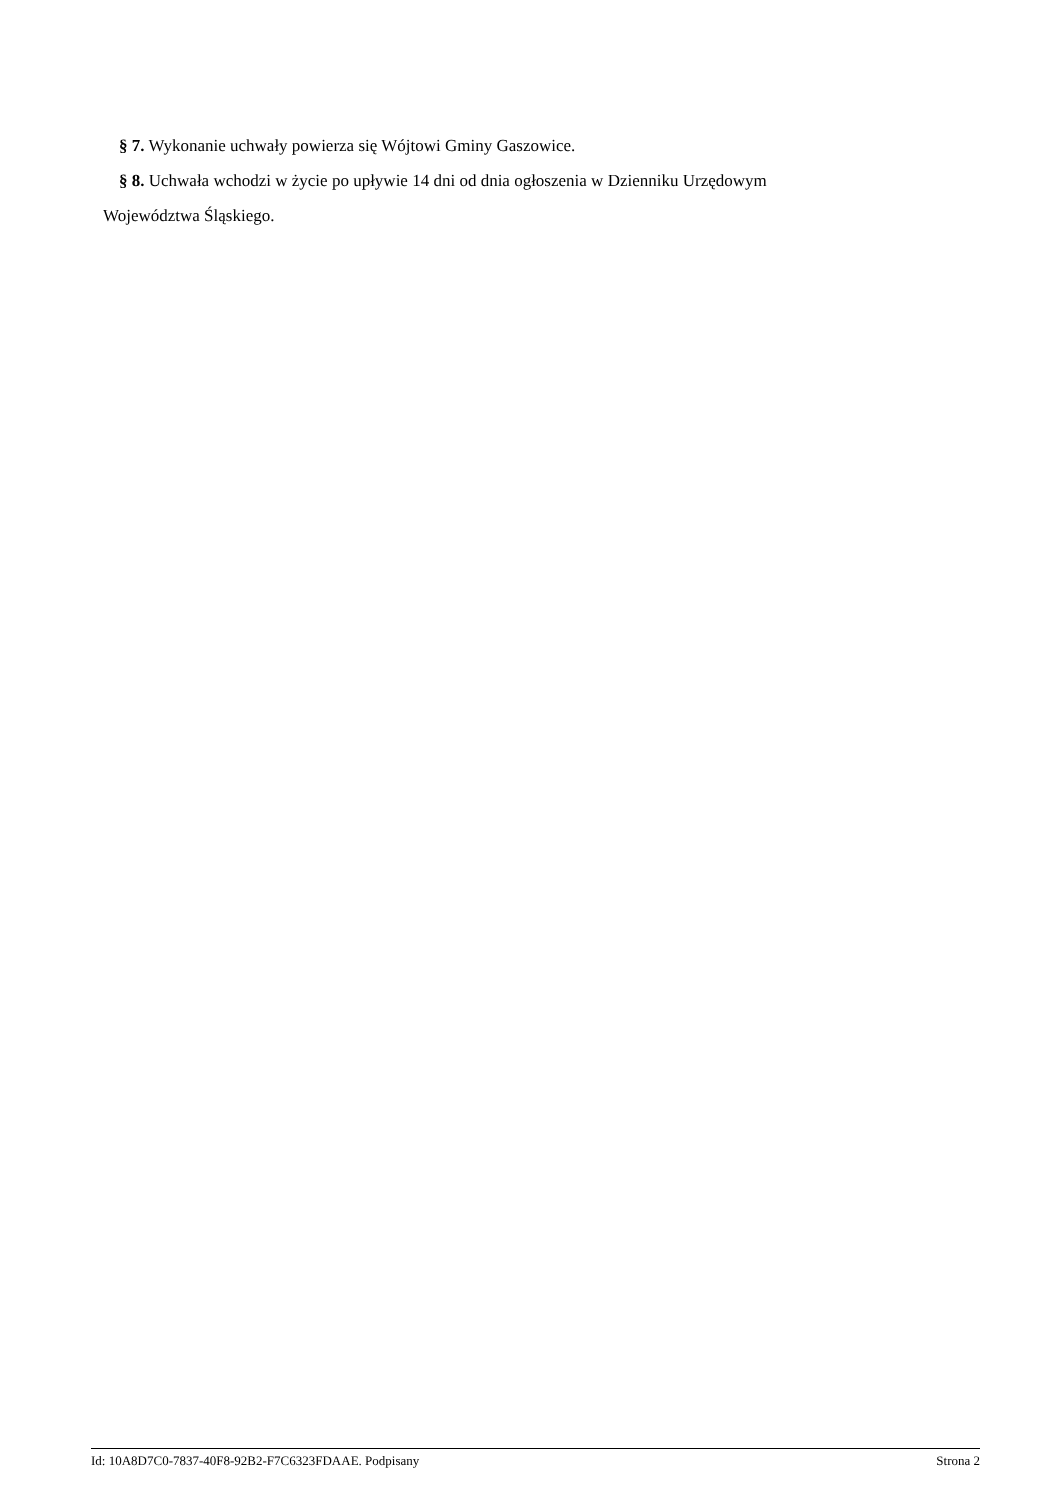§ 7. Wykonanie uchwały powierza się Wójtowi Gminy Gaszowice.
§ 8. Uchwała wchodzi w życie po upływie 14 dni od dnia ogłoszenia w Dzienniku Urzędowym
Województwa Śląskiego.
Id: 10A8D7C0-7837-40F8-92B2-F7C6323FDAAE. Podpisany Strona 2